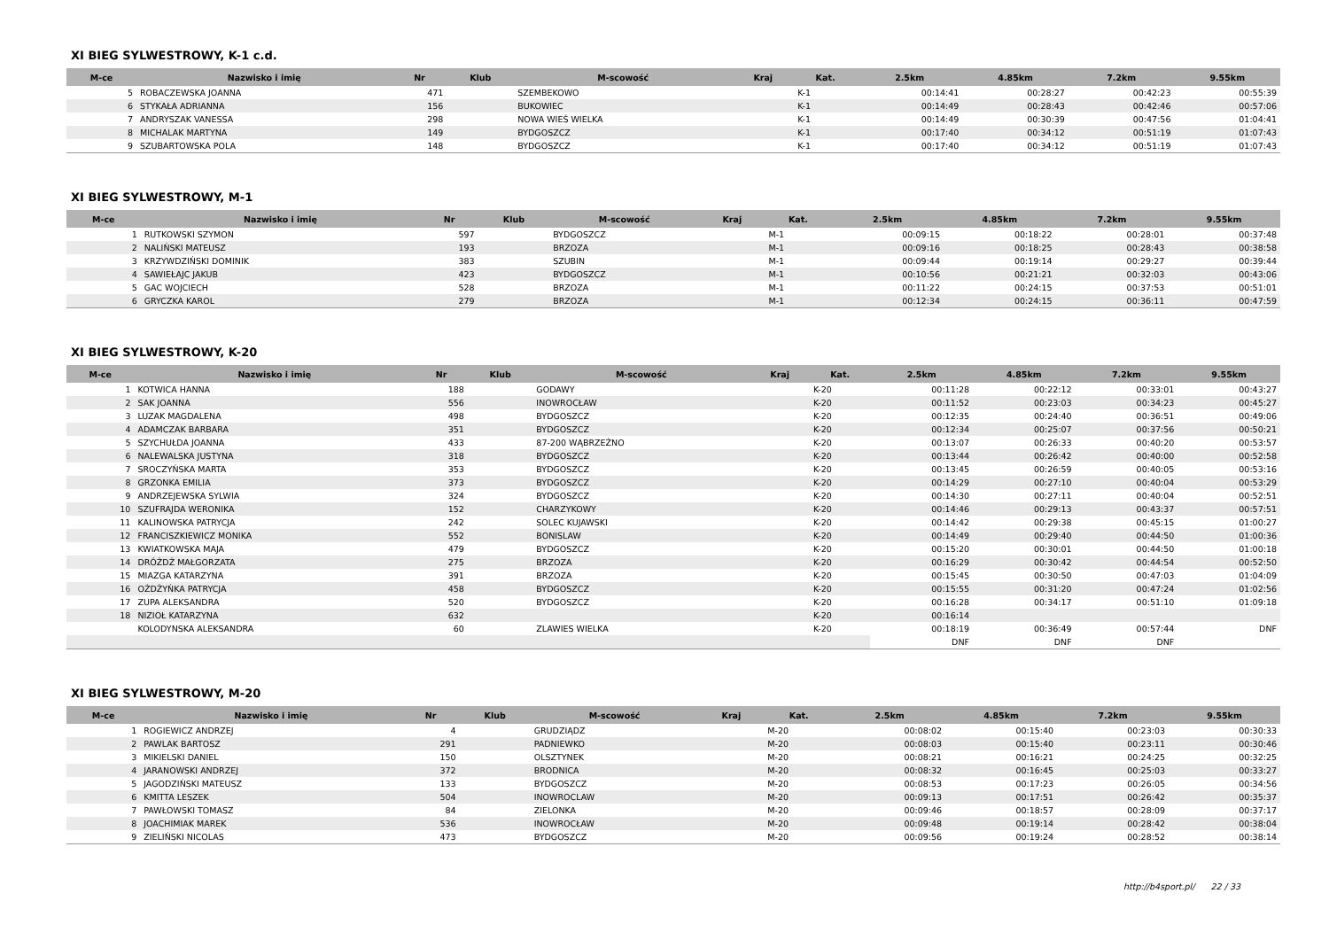XI BIEG SYLWESTROWY, K-1 c.d.
| M-ce | Nazwisko i imię | Nr | Klub | M-scowość | Kraj | Kat. | 2.5km | 4.85km | 7.2km | 9.55km |
| --- | --- | --- | --- | --- | --- | --- | --- | --- | --- | --- |
| 5 | ROBACZEWSKA JOANNA | 471 | | SZEMBEKOWO | | K-1 | 00:14:41 | 00:28:27 | 00:42:23 | 00:55:39 |
| 6 | STYKAŁA ADRIANNA | 156 | | BUKOWIEC | | K-1 | 00:14:49 | 00:28:43 | 00:42:46 | 00:57:06 |
| 7 | ANDRYSZAK VANESSA | 298 | | NOWA WIEŚ WIELKA | | K-1 | 00:14:49 | 00:30:39 | 00:47:56 | 01:04:41 |
| 8 | MICHALAK MARTYNA | 149 | | BYDGOSZCZ | | K-1 | 00:17:40 | 00:34:12 | 00:51:19 | 01:07:43 |
| 9 | SZUBARTOWSKA POLA | 148 | | BYDGOSZCZ | | K-1 | 00:17:40 | 00:34:12 | 00:51:19 | 01:07:43 |
XI BIEG SYLWESTROWY, M-1
| M-ce | Nazwisko i imię | Nr | Klub | M-scowość | Kraj | Kat. | 2.5km | 4.85km | 7.2km | 9.55km |
| --- | --- | --- | --- | --- | --- | --- | --- | --- | --- | --- |
| 1 | RUTKOWSKI SZYMON | 597 | | BYDGOSZCZ | | M-1 | 00:09:15 | 00:18:22 | 00:28:01 | 00:37:48 |
| 2 | NALIŃSKI MATEUSZ | 193 | | BRZOZA | | M-1 | 00:09:16 | 00:18:25 | 00:28:43 | 00:38:58 |
| 3 | KRZYWDZIŃSKI DOMINIK | 383 | | SZUBIN | | M-1 | 00:09:44 | 00:19:14 | 00:29:27 | 00:39:44 |
| 4 | SAWIEŁAJC JAKUB | 423 | | BYDGOSZCZ | | M-1 | 00:10:56 | 00:21:21 | 00:32:03 | 00:43:06 |
| 5 | GAC WOJCIECH | 528 | | BRZOZA | | M-1 | 00:11:22 | 00:24:15 | 00:37:53 | 00:51:01 |
| 6 | GRYCZKA KAROL | 279 | | BRZOZA | | M-1 | 00:12:34 | 00:24:15 | 00:36:11 | 00:47:59 |
XI BIEG SYLWESTROWY, K-20
| M-ce | Nazwisko i imię | Nr | Klub | M-scowość | Kraj | Kat. | 2.5km | 4.85km | 7.2km | 9.55km |
| --- | --- | --- | --- | --- | --- | --- | --- | --- | --- | --- |
| 1 | KOTWICA HANNA | 188 | | GODAWY | | K-20 | 00:11:28 | 00:22:12 | 00:33:01 | 00:43:27 |
| 2 | SAK JOANNA | 556 | | INOWROCŁAW | | K-20 | 00:11:52 | 00:23:03 | 00:34:23 | 00:45:27 |
| 3 | LUZAK MAGDALENA | 498 | | BYDGOSZCZ | | K-20 | 00:12:35 | 00:24:40 | 00:36:51 | 00:49:06 |
| 4 | ADAMCZAK BARBARA | 351 | | BYDGOSZCZ | | K-20 | 00:12:34 | 00:25:07 | 00:37:56 | 00:50:21 |
| 5 | SZYCHUŁDA JOANNA | 433 | | 87-200 WĄBRZEŹNO | | K-20 | 00:13:07 | 00:26:33 | 00:40:20 | 00:53:57 |
| 6 | NALEWALSKA JUSTYNA | 318 | | BYDGOSZCZ | | K-20 | 00:13:44 | 00:26:42 | 00:40:00 | 00:52:58 |
| 7 | SROCZYŃSKA MARTA | 353 | | BYDGOSZCZ | | K-20 | 00:13:45 | 00:26:59 | 00:40:05 | 00:53:16 |
| 8 | GRZONKA EMILIA | 373 | | BYDGOSZCZ | | K-20 | 00:14:29 | 00:27:10 | 00:40:04 | 00:53:29 |
| 9 | ANDRZEJEWSKA SYLWIA | 324 | | BYDGOSZCZ | | K-20 | 00:14:30 | 00:27:11 | 00:40:04 | 00:52:51 |
| 10 | SZUFRAJDA WERONIKA | 152 | | CHARZYKOWY | | K-20 | 00:14:46 | 00:29:13 | 00:43:37 | 00:57:51 |
| 11 | KALINOWSKA PATRYCJA | 242 | | SOLEC KUJAWSKI | | K-20 | 00:14:42 | 00:29:38 | 00:45:15 | 01:00:27 |
| 12 | FRANCISZKIEWICZ MONIKA | 552 | | BONISLAW | | K-20 | 00:14:49 | 00:29:40 | 00:44:50 | 01:00:36 |
| 13 | KWIATKOWSKA MAJA | 479 | | BYDGOSZCZ | | K-20 | 00:15:20 | 00:30:01 | 00:44:50 | 01:00:18 |
| 14 | DRÓŻDŻ MAŁGORZATA | 275 | | BRZOZA | | K-20 | 00:16:29 | 00:30:42 | 00:44:54 | 00:52:50 |
| 15 | MIAZGA KATARZYNA | 391 | | BRZOZA | | K-20 | 00:15:45 | 00:30:50 | 00:47:03 | 01:04:09 |
| 16 | OŻDŻYŃKA PATRYCJA | 458 | | BYDGOSZCZ | | K-20 | 00:15:55 | 00:31:20 | 00:47:24 | 01:02:56 |
| 17 | ZUPA ALEKSANDRA | 520 | | BYDGOSZCZ | | K-20 | 00:16:28 | 00:34:17 | 00:51:10 | 01:09:18 |
| 18 | NIZIOŁ KATARZYNA | 632 | | | | K-20 | 00:16:14 | | | |
| | KOLODYNSKA ALEKSANDRA | 60 | | ZLAWIES WIELKA | | K-20 | 00:18:19 | 00:36:49 | 00:57:44 | DNF |
| | | | | | | | DNF | DNF | DNF | |
XI BIEG SYLWESTROWY, M-20
| M-ce | Nazwisko i imię | Nr | Klub | M-scowość | Kraj | Kat. | 2.5km | 4.85km | 7.2km | 9.55km |
| --- | --- | --- | --- | --- | --- | --- | --- | --- | --- | --- |
| 1 | ROGIEWICZ ANDRZEJ | 4 | | GRUDZIĄDZ | | M-20 | 00:08:02 | 00:15:40 | 00:23:03 | 00:30:33 |
| 2 | PAWLAK BARTOSZ | 291 | | PADNIEWKO | | M-20 | 00:08:03 | 00:15:40 | 00:23:11 | 00:30:46 |
| 3 | MIKIELSKI DANIEL | 150 | | OLSZTYNEK | | M-20 | 00:08:21 | 00:16:21 | 00:24:25 | 00:32:25 |
| 4 | JARANOWSKI ANDRZEJ | 372 | | BRODNICA | | M-20 | 00:08:32 | 00:16:45 | 00:25:03 | 00:33:27 |
| 5 | JAGODZIŃSKI MATEUSZ | 133 | | BYDGOSZCZ | | M-20 | 00:08:53 | 00:17:23 | 00:26:05 | 00:34:56 |
| 6 | KMITTA LESZEK | 504 | | INOWROCLAW | | M-20 | 00:09:13 | 00:17:51 | 00:26:42 | 00:35:37 |
| 7 | PAWŁOWSKI TOMASZ | 84 | | ZIELONKA | | M-20 | 00:09:46 | 00:18:57 | 00:28:09 | 00:37:17 |
| 8 | JOACHIMIAK MAREK | 536 | | INOWROCŁAW | | M-20 | 00:09:48 | 00:19:14 | 00:28:42 | 00:38:04 |
| 9 | ZIELIŃSKI NICOLAS | 473 | | BYDGOSZCZ | | M-20 | 00:09:56 | 00:19:24 | 00:28:52 | 00:38:14 |
http://b4sport.pl/ 22 / 33